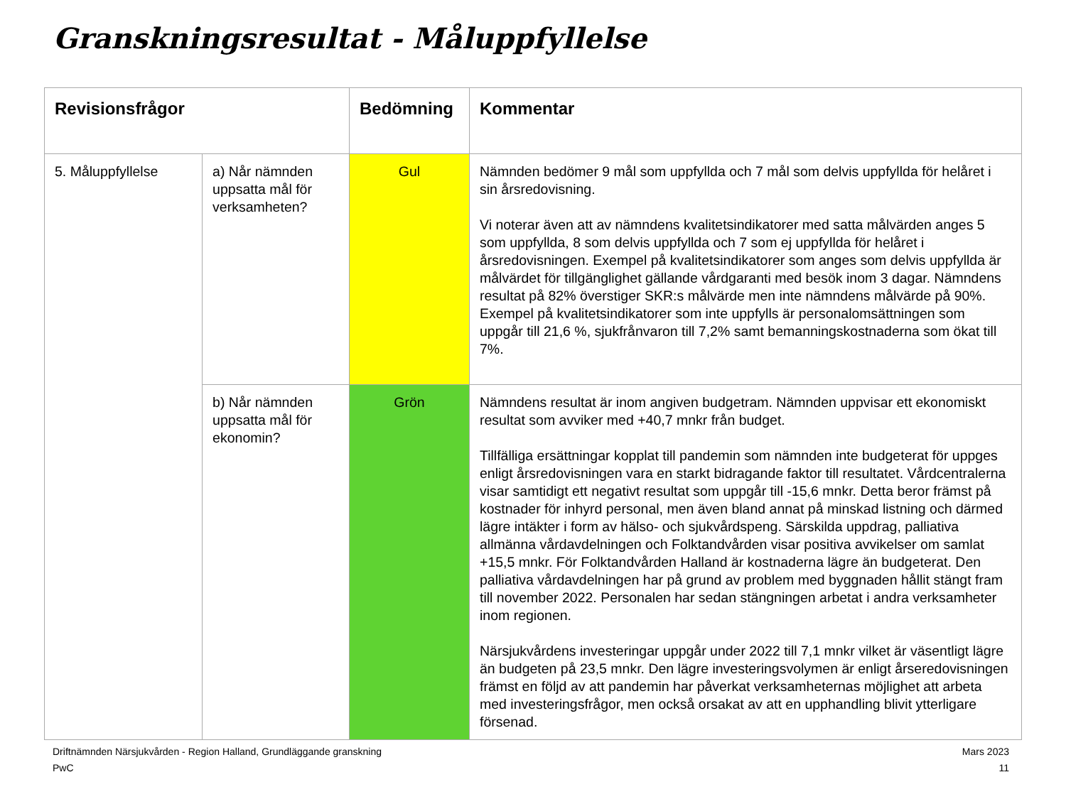Granskningsresultat - Måluppfyllelse
| Revisionsfrågor | | Bedömning | Kommentar |
| --- | --- | --- | --- |
| 5. Måluppfyllelse | a) Når nämnden uppsatta mål för verksamheten? | Gul | Nämnden bedömer 9 mål som uppfyllda och 7 mål som delvis uppfyllda för helåret i sin årsredovisning. Vi noterar även att av nämndens kvalitetsindikatorer med satta målvärden anges 5 som uppfyllda, 8 som delvis uppfyllda och 7 som ej uppfyllda för helåret i årsredovisningen. Exempel på kvalitetsindikatorer som anges som delvis uppfyllda är målvärdet för tillgänglighet gällande vårdgaranti med besök inom 3 dagar. Nämndens resultat på 82% överstiger SKR:s målvärde men inte nämndens målvärde på 90%. Exempel på kvalitetsindikatorer som inte uppfylls är personalomsättningen som uppgår till 21,6 %, sjukfrånvaron till 7,2% samt bemanningskostnaderna som ökat till 7%. |
| | b) Når nämnden uppsatta mål för ekonomin? | Grön | Nämndens resultat är inom angiven budgetram. Nämnden uppvisar ett ekonomiskt resultat som avviker med +40,7 mnkr från budget. Tillfälliga ersättningar kopplat till pandemin som nämnden inte budgeterat för uppges enligt årsredovisningen vara en starkt bidragande faktor till resultatet. Vårdcentralerna visar samtidigt ett negativt resultat som uppgår till -15,6 mnkr. Detta beror främst på kostnader för inhyrd personal, men även bland annat på minskad listning och därmed lägre intäkter i form av hälso- och sjukvårdspeng. Särskilda uppdrag, palliativa allmänna vårdavdelningen och Folktandvården visar positiva avvikelser om samlat +15,5 mnkr. För Folktandvården Halland är kostnaderna lägre än budgeterat. Den palliativa vårdavdelningen har på grund av problem med byggnaden hållit stängt fram till november 2022. Personalen har sedan stängningen arbetat i andra verksamheter inom regionen. Närsjukvårdens investeringar uppgår under 2022 till 7,1 mnkr vilket är väsentligt lägre än budgeten på 23,5 mnkr. Den lägre investeringsvolymen är enligt årseredovisningen främst en följd av att pandemin har påverkat verksamheternas möjlighet att arbeta med investeringsfrågor, men också orsakat av att en upphandling blivit ytterligare försenad. |
Driftnämnden Närsjukvården - Region Halland, Grundläggande granskning Mars 2023
PwC 11